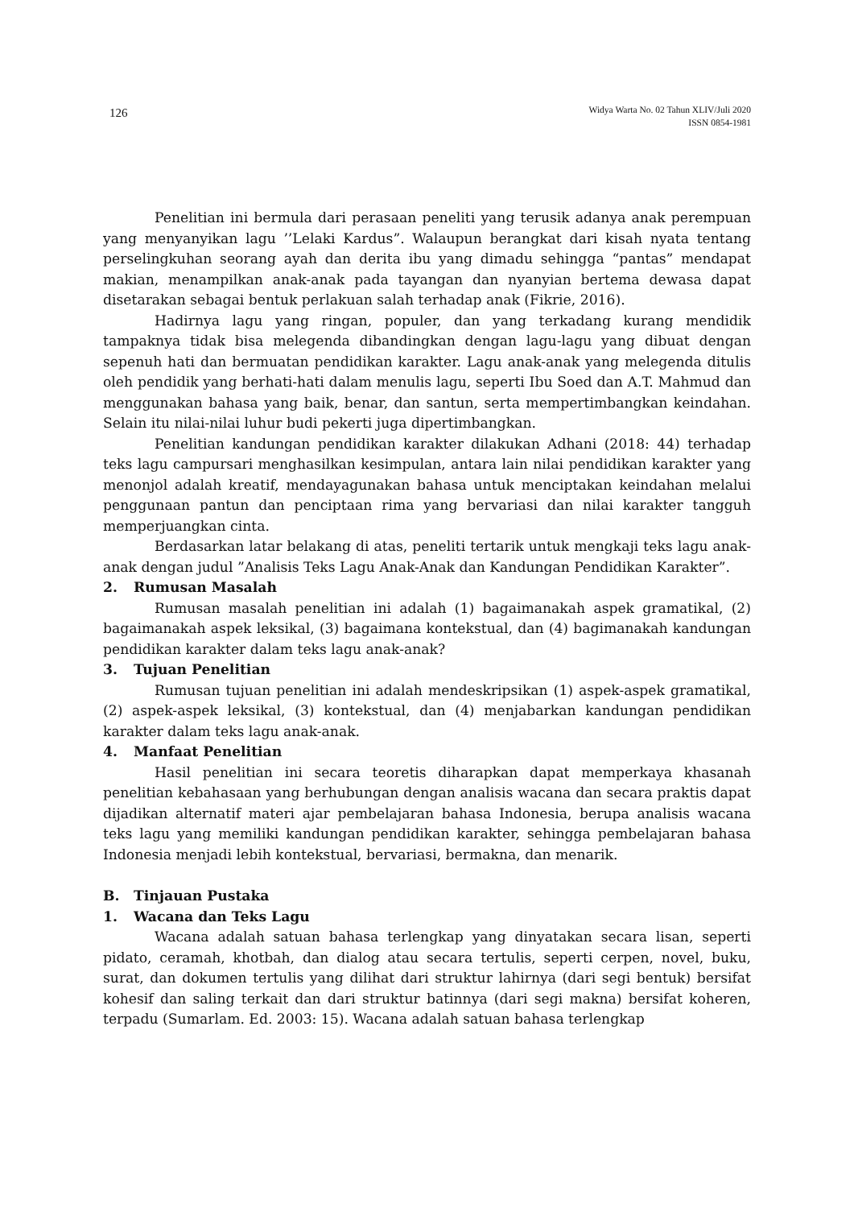126
Widya Warta No. 02 Tahun XLIV/Juli 2020
ISSN 0854-1981
Penelitian ini bermula dari perasaan peneliti yang terusik adanya anak perempuan yang menyanyikan lagu ’’Lelaki Kardus”. Walaupun berangkat dari kisah nyata tentang perselingkuhan seorang ayah dan derita ibu yang dimadu sehingga “pantas” mendapat makian, menampilkan anak-anak pada tayangan dan nyanyian bertema dewasa dapat disetarakan sebagai bentuk perlakuan salah terhadap anak (Fikrie, 2016).
Hadirnya lagu yang ringan, populer, dan yang terkadang kurang mendidik tampaknya tidak bisa melegenda dibandingkan dengan lagu-lagu yang dibuat dengan sepenuh hati dan bermuatan pendidikan karakter. Lagu anak-anak yang melegenda ditulis oleh pendidik yang berhati-hati dalam menulis lagu, seperti Ibu Soed dan A.T. Mahmud dan menggunakan bahasa yang baik, benar, dan santun, serta mempertimbangkan keindahan. Selain itu nilai-nilai luhur budi pekerti juga dipertimbangkan.
Penelitian kandungan pendidikan karakter dilakukan Adhani (2018: 44) terhadap teks lagu campursari menghasilkan kesimpulan, antara lain nilai pendidikan karakter yang menonjol adalah kreatif, mendayagunakan bahasa untuk menciptakan keindahan melalui penggunaan pantun dan penciptaan rima yang bervariasi dan nilai karakter tangguh memperjuangkan cinta.
Berdasarkan latar belakang di atas, peneliti tertarik untuk mengkaji teks lagu anak-anak dengan judul ”Analisis Teks Lagu Anak-Anak dan Kandungan Pendidikan Karakter”.
2. Rumusan Masalah
Rumusan masalah penelitian ini adalah (1) bagaimanakah aspek gramatikal, (2) bagaimanakah aspek leksikal, (3) bagaimana kontekstual, dan (4) bagimanakah kandungan pendidikan karakter dalam teks lagu anak-anak?
3. Tujuan Penelitian
Rumusan tujuan penelitian ini adalah mendeskripsikan (1) aspek-aspek gramatikal, (2) aspek-aspek leksikal, (3) kontekstual, dan (4) menjabarkan kandungan pendidikan karakter dalam teks lagu anak-anak.
4. Manfaat Penelitian
Hasil penelitian ini secara teoretis diharapkan dapat memperkaya khasanah penelitian kebahasaan yang berhubungan dengan analisis wacana dan secara praktis dapat dijadikan alternatif materi ajar pembelajaran bahasa Indonesia, berupa analisis wacana teks lagu yang memiliki kandungan pendidikan karakter, sehingga pembelajaran bahasa Indonesia menjadi lebih kontekstual, bervariasi, bermakna, dan menarik.
B. Tinjauan Pustaka
1. Wacana dan Teks Lagu
Wacana adalah satuan bahasa terlengkap yang dinyatakan secara lisan, seperti pidato, ceramah, khotbah, dan dialog atau secara tertulis, seperti cerpen, novel, buku, surat, dan dokumen tertulis yang dilihat dari struktur lahirnya (dari segi bentuk) bersifat kohesif dan saling terkait dan dari struktur batinnya (dari segi makna) bersifat koheren, terpadu (Sumarlam. Ed. 2003: 15). Wacana adalah satuan bahasa terlengkap